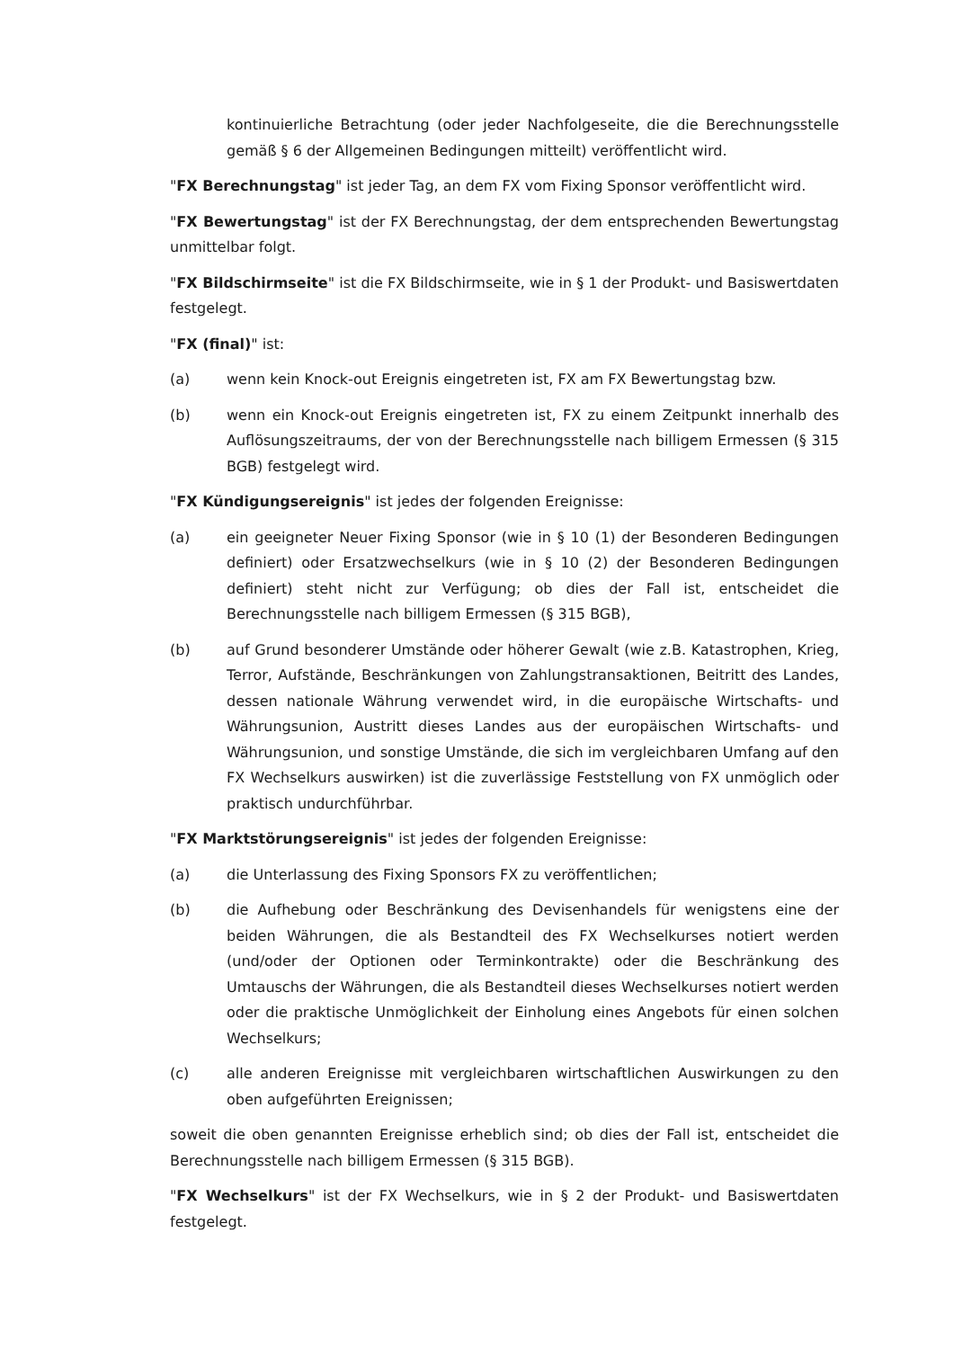kontinuierliche Betrachtung (oder jeder Nachfolgeseite, die die Berechnungsstelle gemäß § 6 der Allgemeinen Bedingungen mitteilt) veröffentlicht wird.
"FX Berechnungstag" ist jeder Tag, an dem FX vom Fixing Sponsor veröffentlicht wird.
"FX Bewertungstag" ist der FX Berechnungstag, der dem entsprechenden Bewertungstag unmittelbar folgt.
"FX Bildschirmseite" ist die FX Bildschirmseite, wie in § 1 der Produkt- und Basiswertdaten festgelegt.
"FX (final)" ist:
(a) wenn kein Knock-out Ereignis eingetreten ist, FX am FX Bewertungstag bzw.
(b) wenn ein Knock-out Ereignis eingetreten ist, FX zu einem Zeitpunkt innerhalb des Auflösungszeitraums, der von der Berechnungsstelle nach billigem Ermessen (§ 315 BGB) festgelegt wird.
"FX Kündigungsereignis" ist jedes der folgenden Ereignisse:
(a) ein geeigneter Neuer Fixing Sponsor (wie in § 10 (1) der Besonderen Bedingungen definiert) oder Ersatzwechselkurs (wie in § 10 (2) der Besonderen Bedingungen definiert) steht nicht zur Verfügung; ob dies der Fall ist, entscheidet die Berechnungsstelle nach billigem Ermessen (§ 315 BGB),
(b) auf Grund besonderer Umstände oder höherer Gewalt (wie z.B. Katastrophen, Krieg, Terror, Aufstände, Beschränkungen von Zahlungstransaktionen, Beitritt des Landes, dessen nationale Währung verwendet wird, in die europäische Wirtschafts- und Währungsunion, Austritt dieses Landes aus der europäischen Wirtschafts- und Währungsunion, und sonstige Umstände, die sich im vergleichbaren Umfang auf den FX Wechselkurs auswirken) ist die zuverlässige Feststellung von FX unmöglich oder praktisch undurchführbar.
"FX Marktstörungsereignis" ist jedes der folgenden Ereignisse:
(a) die Unterlassung des Fixing Sponsors FX zu veröffentlichen;
(b) die Aufhebung oder Beschränkung des Devisenhandels für wenigstens eine der beiden Währungen, die als Bestandteil des FX Wechselkurses notiert werden (und/oder der Optionen oder Terminkontrakte) oder die Beschränkung des Umtauschs der Währungen, die als Bestandteil dieses Wechselkurses notiert werden oder die praktische Unmöglichkeit der Einholung eines Angebots für einen solchen Wechselkurs;
(c) alle anderen Ereignisse mit vergleichbaren wirtschaftlichen Auswirkungen zu den oben aufgeführten Ereignissen;
soweit die oben genannten Ereignisse erheblich sind; ob dies der Fall ist, entscheidet die Berechnungsstelle nach billigem Ermessen (§ 315 BGB).
"FX Wechselkurs" ist der FX Wechselkurs, wie in § 2 der Produkt- und Basiswertdaten festgelegt.